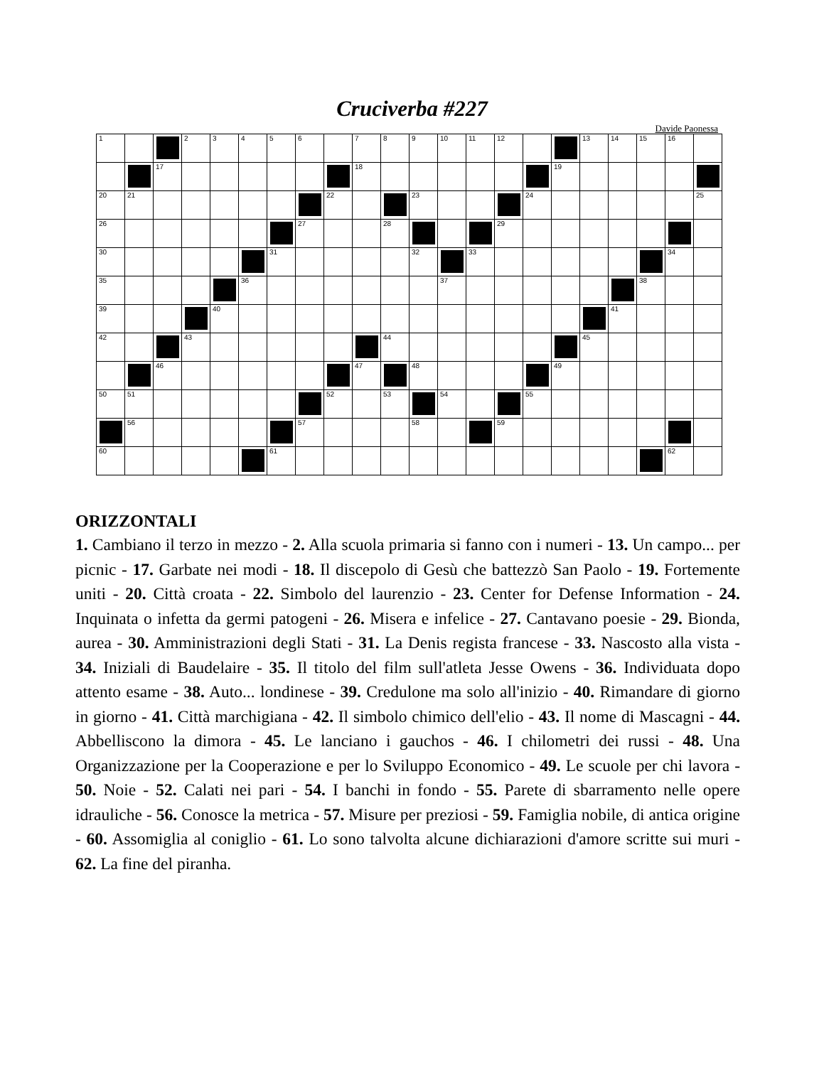Cruciverba #227
Davide Paonessa
| 1 | | | 2 | 3 | 4 | 5 | 6 | | 7 | 8 | 9 | 10 | 11 | 12 | | | 13 | 14 | 15 | 16 | |
| | | 17 | | | | | | | 18 | | | | | | | 19 | | | | | |
| 20 | 21 | | | | | | | 22 | | | 23 | | | | 24 | | | | | | 25 |
| 26 | | | | | | | 27 | | | 28 | | | | 29 | | | | | | | |
| 30 | | | | | | 31 | | | | | 32 | | 33 | | | | | | | 34 | |
| 35 | | | | | 36 | | | | | | | 37 | | | | | | | 38 | | |
| 39 | | | | 40 | | | | | | | | | | | | | | 41 | | | |
| 42 | | | 43 | | | | | | | 44 | | | | | | | 45 | | | | |
| | | 46 | | | | | | | 47 | | 48 | | | | | 49 | | | | | |
| 50 | 51 | | | | | | | 52 | | 53 | | 54 | | | 55 | | | | | | |
| | 56 | | | | | | 57 | | | | 58 | | | 59 | | | | | | | |
| 60 | | | | | | 61 | | | | | | | | | | | | | | 62 | |
ORIZZONTALI
1. Cambiano il terzo in mezzo - 2. Alla scuola primaria si fanno con i numeri - 13. Un campo... per picnic - 17. Garbate nei modi - 18. Il discepolo di Gesù che battezzò San Paolo - 19. Fortemente uniti - 20. Città croata - 22. Simbolo del laurenzio - 23. Center for Defense Information - 24. Inquinata o infetta da germi patogeni - 26. Misera e infelice - 27. Cantavano poesie - 29. Bionda, aurea - 30. Amministrazioni degli Stati - 31. La Denis regista francese - 33. Nascosto alla vista - 34. Iniziali di Baudelaire - 35. Il titolo del film sull'atleta Jesse Owens - 36. Individuata dopo attento esame - 38. Auto... londinese - 39. Credulone ma solo all'inizio - 40. Rimandare di giorno in giorno - 41. Città marchigiana - 42. Il simbolo chimico dell'elio - 43. Il nome di Mascagni - 44. Abbelliscono la dimora - 45. Le lanciano i gauchos - 46. I chilometri dei russi - 48. Una Organizzazione per la Cooperazione e per lo Sviluppo Economico - 49. Le scuole per chi lavora - 50. Noie - 52. Calati nei pari - 54. I banchi in fondo - 55. Parete di sbarramento nelle opere idrauliche - 56. Conosce la metrica - 57. Misure per preziosi - 59. Famiglia nobile, di antica origine - 60. Assomiglia al coniglio - 61. Lo sono talvolta alcune dichiarazioni d'amore scritte sui muri - 62. La fine del piranha.